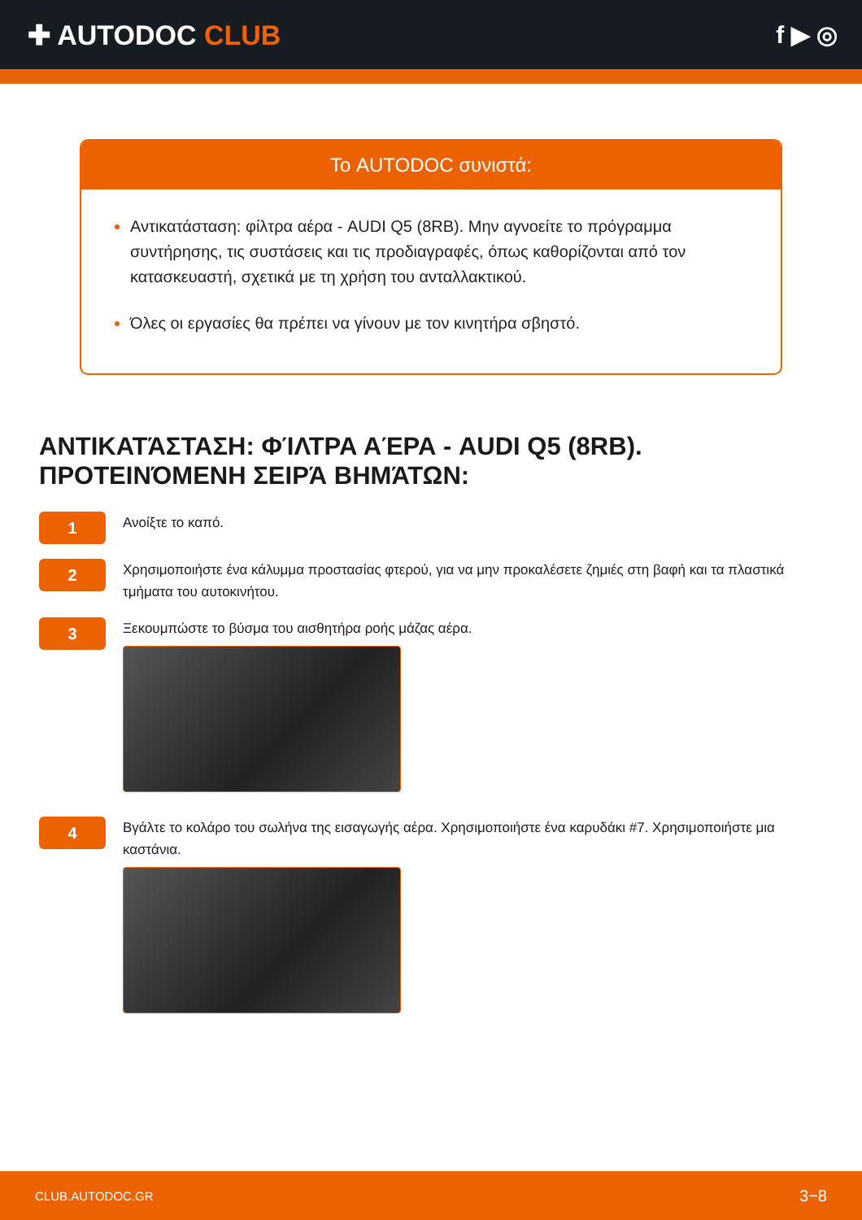✚ AUTODOC CLUB f ▶ ◎
Το AUTODOC συνιστά:
Αντικατάσταση: φίλτρα αέρα - AUDI Q5 (8RB). Μην αγνοείτε το πρόγραμμα συντήρησης, τις συστάσεις και τις προδιαγραφές, όπως καθορίζονται από τον κατασκευαστή, σχετικά με τη χρήση του ανταλλακτικού.
Όλες οι εργασίες θα πρέπει να γίνουν με τον κινητήρα σβηστό.
ΑΝΤΙΚΑΤΆΣΤΑΣΗ: ΦΊΛΤΡΑ ΑΈΡΑ - AUDI Q5 (8RB). ΠΡΟΤΕΙΝΌΜΕΝΗ ΣΕΙΡΆ ΒΗΜΆΤΩΝ:
1
Ανοίξτε το καπό.
2
Χρησιμοποιήστε ένα κάλυμμα προστασίας φτερού, για να μην προκαλέσετε ζημιές στη βαφή και τα πλαστικά τμήματα του αυτοκινήτου.
3
Ξεκουμπώστε το βύσμα του αισθητήρα ροής μάζας αέρα.
4
Βγάλτε το κολάρο του σωλήνα της εισαγωγής αέρα. Χρησιμοποιήστε ένα καρυδάκι #7. Χρησιμοποιήστε μια καστάνια.
CLUB.AUTODOC.GR 3−8